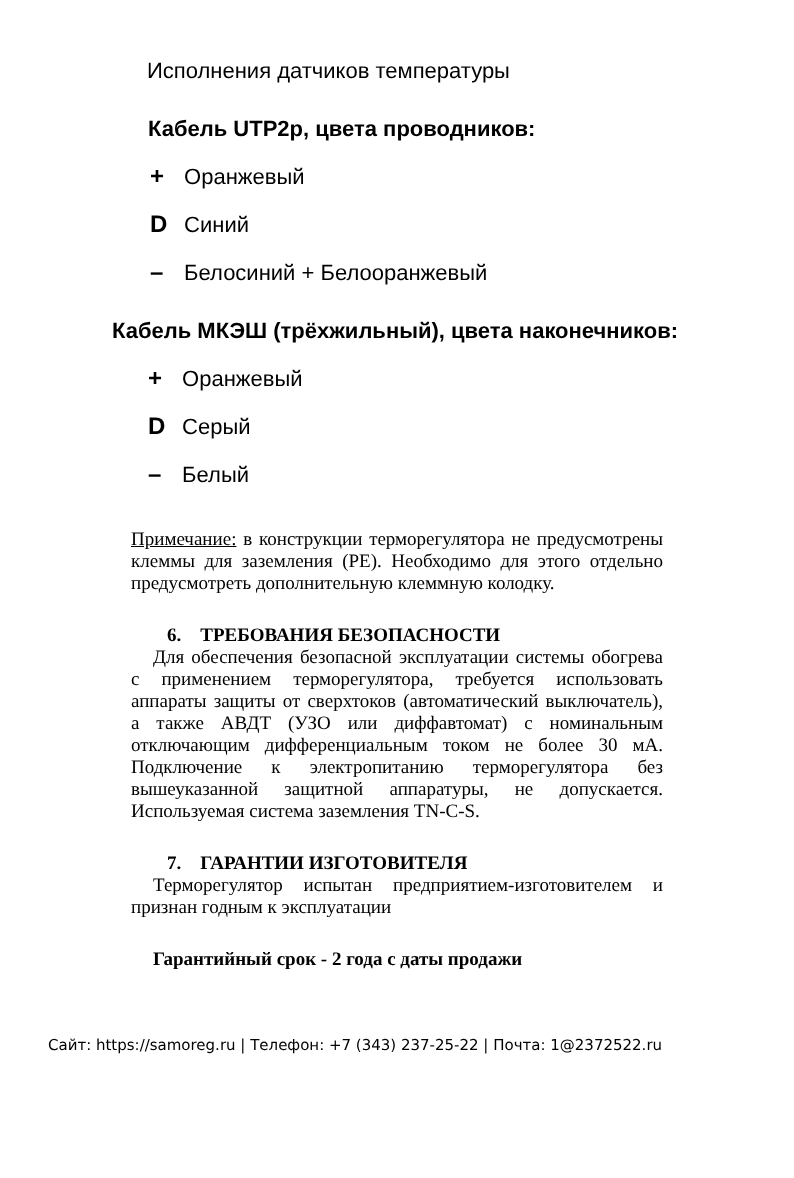Исполнения датчиков температуры
Кабель UTP2p, цвета проводников:
+ Оранжевый
D Синий
– Белосиний + Белооранжевый
Кабель МКЭШ (трёхжильный), цвета наконечников:
+ Оранжевый
D Серый
– Белый
Примечание: в конструкции терморегулятора не предусмотрены клеммы для заземления (PE). Необходимо для этого отдельно предусмотреть дополнительную клеммную колодку.
6. ТРЕБОВАНИЯ БЕЗОПАСНОСТИ
Для обеспечения безопасной эксплуатации системы обогрева с применением терморегулятора, требуется использовать аппараты защиты от сверхтоков (автоматический выключатель), а также АВДТ (УЗО или диффавтомат) с номинальным отключающим дифференциальным током не более 30 мА. Подключение к электропитанию терморегулятора без вышеуказанной защитной аппаратуры, не допускается. Используемая система заземления TN-C-S.
7. ГАРАНТИИ ИЗГОТОВИТЕЛЯ
Терморегулятор испытан предприятием-изготовителем и признан годным к эксплуатации
Гарантийный срок - 2 года с даты продажи
Сайт: https://samoreg.ru | Телефон: +7 (343) 237-25-22 | Почта: 1@2372522.ru